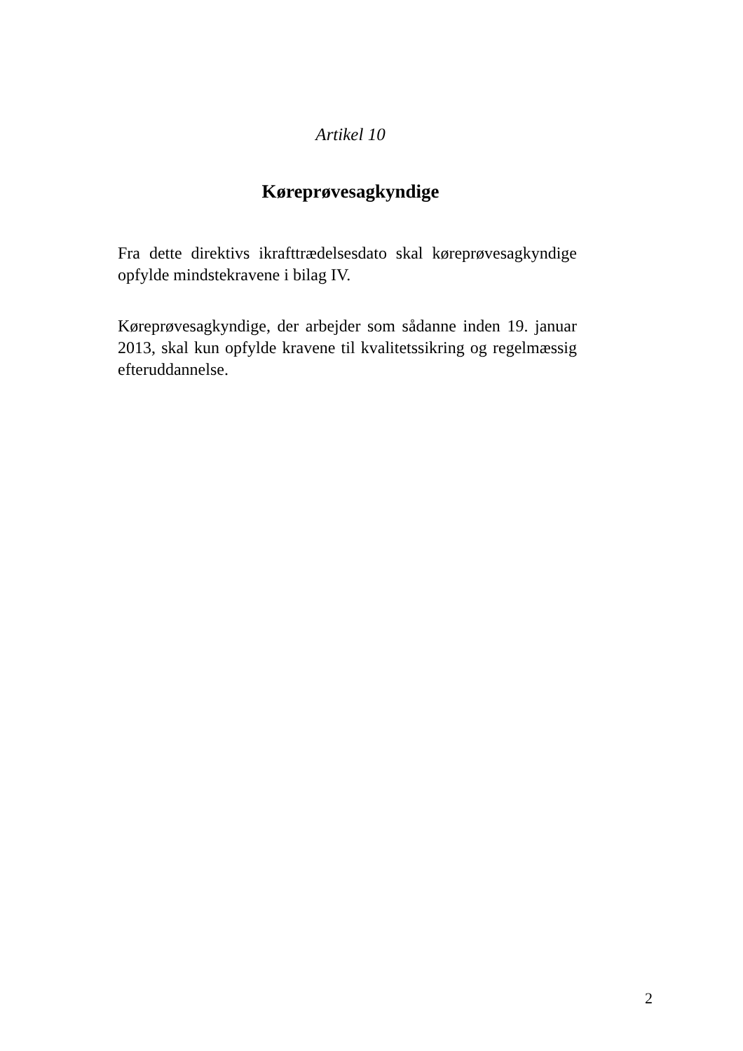Artikel 10
Køreprøvesagkyndige
Fra dette direktivs ikrafttrædelsesdato skal køreprøvesagkyndige opfylde mindstekravene i bilag IV.
Køreprøvesagkyndige, der arbejder som sådanne inden 19. januar 2013, skal kun opfylde kravene til kvalitetssikring og regelmæssig efteruddannelse.
2